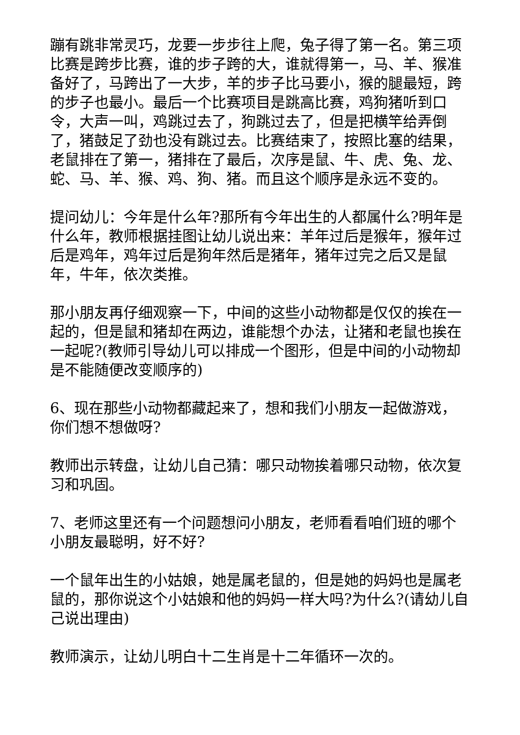蹦有跳非常灵巧，龙要一步步往上爬，兔子得了第一名。第三项比赛是跨步比赛，谁的步子跨的大，谁就得第一，马、羊、猴准备好了，马跨出了一大步，羊的步子比马要小，猴的腿最短，跨的步子也最小。最后一个比赛项目是跳高比赛，鸡狗猪听到口令，大声一叫，鸡跳过去了，狗跳过去了，但是把横竿给弄倒了，猪鼓足了劲也没有跳过去。比赛结束了，按照比塞的结果，老鼠排在了第一，猪排在了最后，次序是鼠、牛、虎、兔、龙、蛇、马、羊、猴、鸡、狗、猪。而且这个顺序是永远不变的。
提问幼儿：今年是什么年?那所有今年出生的人都属什么?明年是什么年，教师根据挂图让幼儿说出来：羊年过后是猴年，猴年过后是鸡年，鸡年过后是狗年然后是猪年，猪年过完之后又是鼠年，牛年，依次类推。
那小朋友再仔细观察一下，中间的这些小动物都是仅仅的挨在一起的，但是鼠和猪却在两边，谁能想个办法，让猪和老鼠也挨在一起呢?(教师引导幼儿可以排成一个图形，但是中间的小动物却是不能随便改变顺序的)
6、现在那些小动物都藏起来了，想和我们小朋友一起做游戏，你们想不想做呀?
教师出示转盘，让幼儿自己猜：哪只动物挨着哪只动物，依次复习和巩固。
7、老师这里还有一个问题想问小朋友，老师看看咱们班的哪个小朋友最聪明，好不好?
一个鼠年出生的小姑娘，她是属老鼠的，但是她的妈妈也是属老鼠的，那你说这个小姑娘和他的妈妈一样大吗?为什么?(请幼儿自己说出理由)
教师演示，让幼儿明白十二生肖是十二年循环一次的。